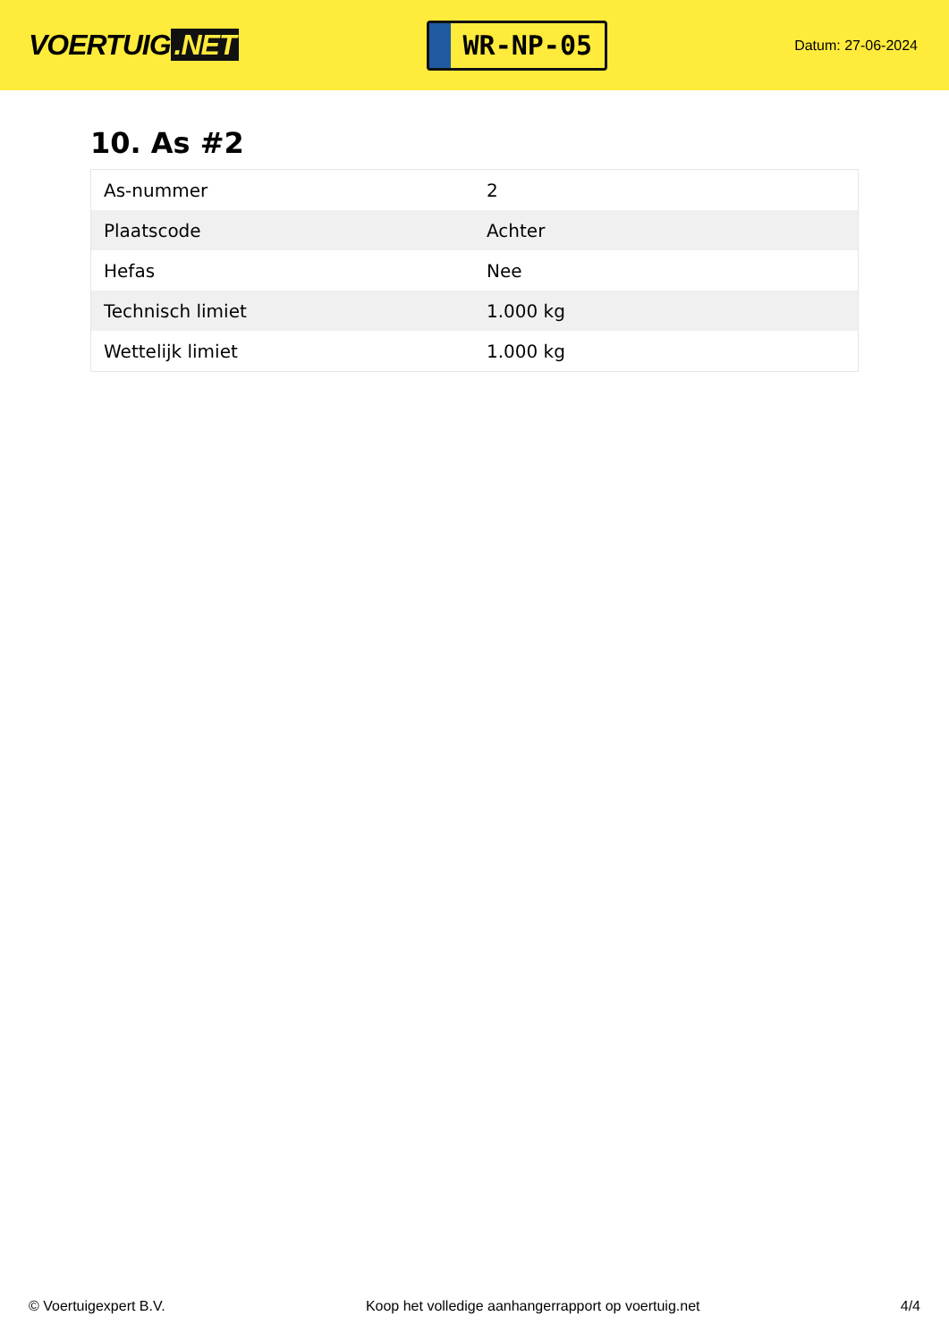VOERTUIG.NET
WR-NP-05
Datum: 27-06-2024
10. As #2
| As-nummer | 2 |
| Plaatscode | Achter |
| Hefas | Nee |
| Technisch limiet | 1.000 kg |
| Wettelijk limiet | 1.000 kg |
© Voertuigexpert B.V. Koop het volledige aanhangerrapport op voertuig.net 4/4